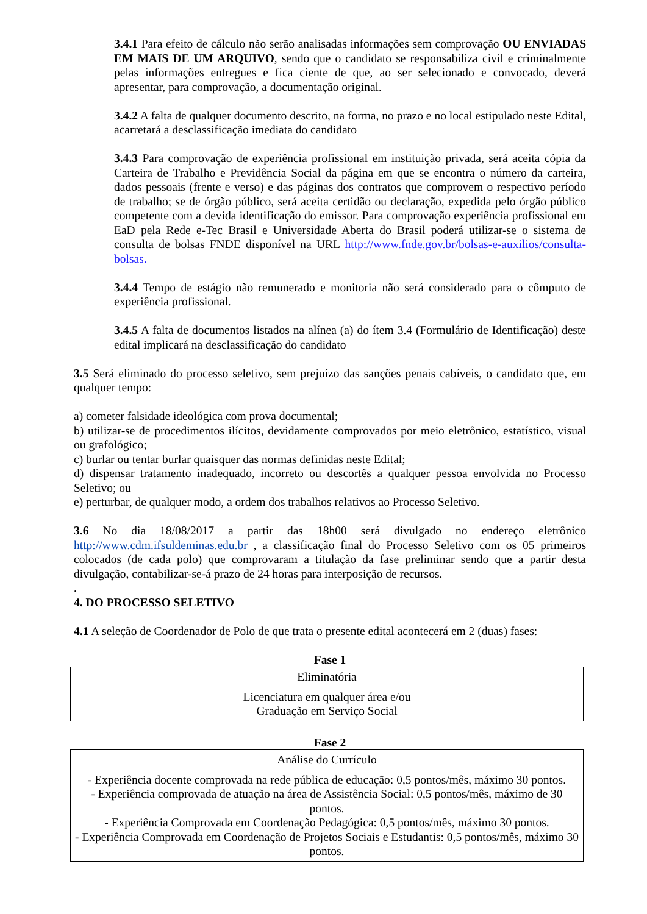3.4.1 Para efeito de cálculo não serão analisadas informações sem comprovação OU ENVIADAS EM MAIS DE UM ARQUIVO, sendo que o candidato se responsabiliza civil e criminalmente pelas informações entregues e fica ciente de que, ao ser selecionado e convocado, deverá apresentar, para comprovação, a documentação original.
3.4.2 A falta de qualquer documento descrito, na forma, no prazo e no local estipulado neste Edital, acarretará a desclassificação imediata do candidato
3.4.3 Para comprovação de experiência profissional em instituição privada, será aceita cópia da Carteira de Trabalho e Previdência Social da página em que se encontra o número da carteira, dados pessoais (frente e verso) e das páginas dos contratos que comprovem o respectivo período de trabalho; se de órgão público, será aceita certidão ou declaração, expedida pelo órgão público competente com a devida identificação do emissor. Para comprovação experiência profissional em EaD pela Rede e-Tec Brasil e Universidade Aberta do Brasil poderá utilizar-se o sistema de consulta de bolsas FNDE disponível na URL http://www.fnde.gov.br/bolsas-e-auxilios/consulta-bolsas.
3.4.4 Tempo de estágio não remunerado e monitoria não será considerado para o cômputo de experiência profissional.
3.4.5 A falta de documentos listados na alínea (a) do ítem 3.4 (Formulário de Identificação) deste edital implicará na desclassificação do candidato
3.5 Será eliminado do processo seletivo, sem prejuízo das sanções penais cabíveis, o candidato que, em qualquer tempo:
a) cometer falsidade ideológica com prova documental;
b) utilizar-se de procedimentos ilícitos, devidamente comprovados por meio eletrônico, estatístico, visual ou grafológico;
c) burlar ou tentar burlar quaisquer das normas definidas neste Edital;
d) dispensar tratamento inadequado, incorreto ou descortês a qualquer pessoa envolvida no Processo Seletivo; ou
e) perturbar, de qualquer modo, a ordem dos trabalhos relativos ao Processo Seletivo.
3.6 No dia 18/08/2017 a partir das 18h00 será divulgado no endereço eletrônico http://www.cdm.ifsuldeminas.edu.br , a classificação final do Processo Seletivo com os 05 primeiros colocados (de cada polo) que comprovaram a titulação da fase preliminar sendo que a partir desta divulgação, contabilizar-se-á prazo de 24 horas para interposição de recursos.
.
4. DO PROCESSO SELETIVO
4.1 A seleção de Coordenador de Polo de que trata o presente edital acontecerá em 2 (duas) fases:
Fase 1
| Eliminatória |
| Licenciatura em qualquer área e/ou Graduação em Serviço Social |
Fase 2
| Análise do Currículo |
| - Experiência docente comprovada na rede pública de educação: 0,5 pontos/mês, máximo 30 pontos. - Experiência comprovada de atuação na área de Assistência Social: 0,5 pontos/mês, máximo de 30 pontos. - Experiência Comprovada em Coordenação Pedagógica: 0,5 pontos/mês, máximo 30 pontos. - Experiência Comprovada em Coordenação de Projetos Sociais e Estudantis: 0,5 pontos/mês, máximo 30 pontos. |